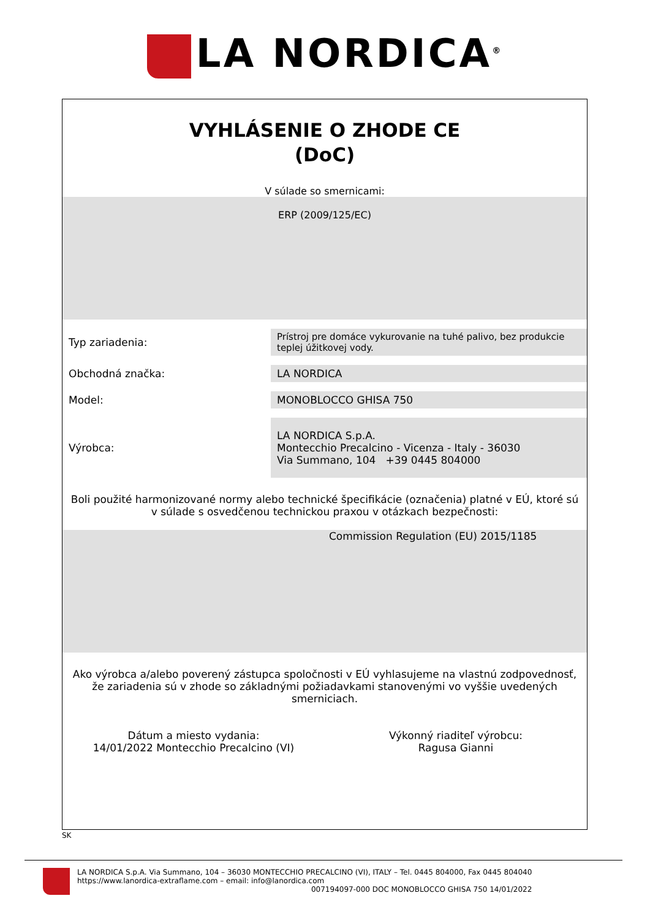LA NORDICA<sup>®</sup>
VYHLÁSENIE O ZHODE CE
(DoC)
V súlade so smernicami:
ERP (2009/125/EC)
| Typ zariadenia: | Prístroj pre domáce vykurovanie na tuhé palivo, bez produkcie teplej úžitkovej vody. |
| Obchodná značka: | LA NORDICA |
| Model: | MONOBLOCCO GHISA 750 |
| Výrobca: | LA NORDICA S.p.A. Montecchio Precalcino - Vicenza - Italy - 36030 Via Summano, 104 +39 0445 804000 |
Boli použité harmonizované normy alebo technické špecifikácie (označenia) platné v EÚ, ktoré sú v súlade s osvedčenou technickou praxou v otázkach bezpečnosti:
Commission Regulation (EU) 2015/1185
Ako výrobca a/alebo poverený zástupca spoločnosti v EÚ vyhlasujeme na vlastnú zodpovednosť, že zariadenia sú v zhode so základnými požiadavkami stanovenými vo vyššie uvedených smerniciach.
Dátum a miesto vydania:
14/01/2022 Montecchio Precalcino (VI)
Výkonný riaditeľ výrobcu:
Ragusa Gianni
SK
LA NORDICA S.p.A. Via Summano, 104 – 36030 MONTECCHIO PRECALCINO (VI), ITALY – Tel. 0445 804000, Fax 0445 804040
https://www.lanordica-extraflame.com – email: info@lanordica.com
007194097-000 DOC MONOBLOCCO GHISA 750 14/01/2022